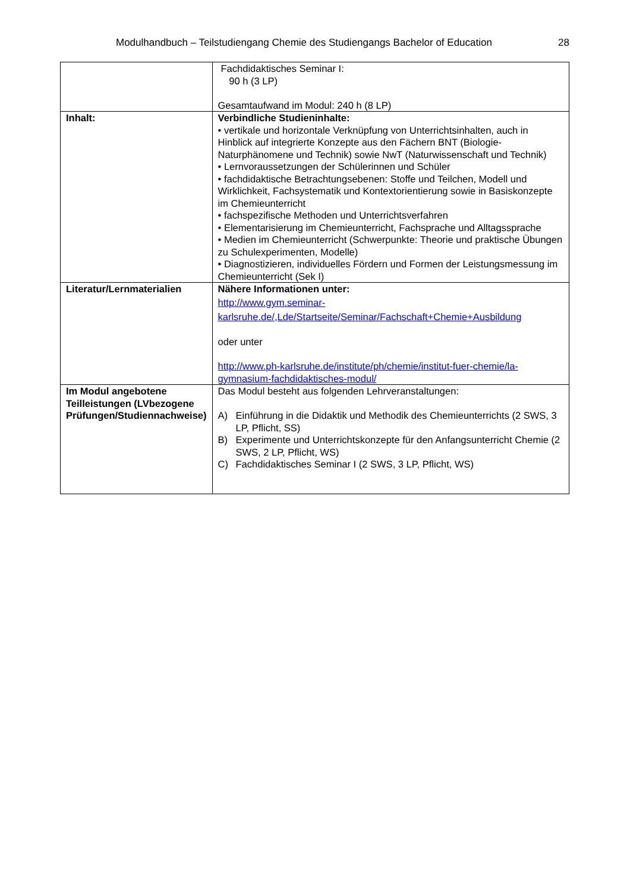Modulhandbuch – Teilstudiengang Chemie des Studiengangs Bachelor of Education 28
| | Fachdidaktisches Seminar I: 90 h (3 LP) Gesamtaufwand im Modul: 240 h (8 LP) |
| Inhalt: | Verbindliche Studieninhalte: • vertikale und horizontale Verknüpfung von Unterrichtsinhalten, auch in Hinblick auf integrierte Konzepte aus den Fächern BNT (Biologie-Naturphänomene und Technik) sowie NwT (Naturwissenschaft und Technik) • Lernvoraussetzungen der Schülerinnen und Schüler • fachdidaktische Betrachtungsebenen: Stoffe und Teilchen, Modell und Wirklichkeit, Fachsystematik und Kontextorientierung sowie in Basiskonzepte im Chemieunterricht • fachspezifische Methoden und Unterrichtsverfahren • Elementarisierung im Chemieunterricht, Fachsprache und Alltagssprache • Medien im Chemieunterricht (Schwerpunkte: Theorie und praktische Übungen zu Schulexperimenten, Modelle) • Diagnostizieren, individuelles Fördern und Formen der Leistungsmessung im Chemieunterricht (Sek I) |
| Literatur/Lernmaterialien | Nähere Informationen unter: http://www.gym.seminar-karlsruhe.de/,Lde/Startseite/Seminar/Fachschaft+Chemie+Ausbildung oder unter http://www.ph-karlsruhe.de/institute/ph/chemie/institut-fuer-chemie/la-gymnasium-fachdidaktisches-modul/ |
| Im Modul angebotene Teilleistungen (LVbezogene Prüfungen/Studiennachweise) | Das Modul besteht aus folgenden Lehrveranstaltungen: A) Einführung in die Didaktik und Methodik des Chemieunterrichts (2 SWS, 3 LP, Pflicht, SS) B) Experimente und Unterrichtskonzepte für den Anfangsunterricht Chemie (2 SWS, 2 LP, Pflicht, WS) C) Fachdidaktisches Seminar I (2 SWS, 3 LP, Pflicht, WS) |